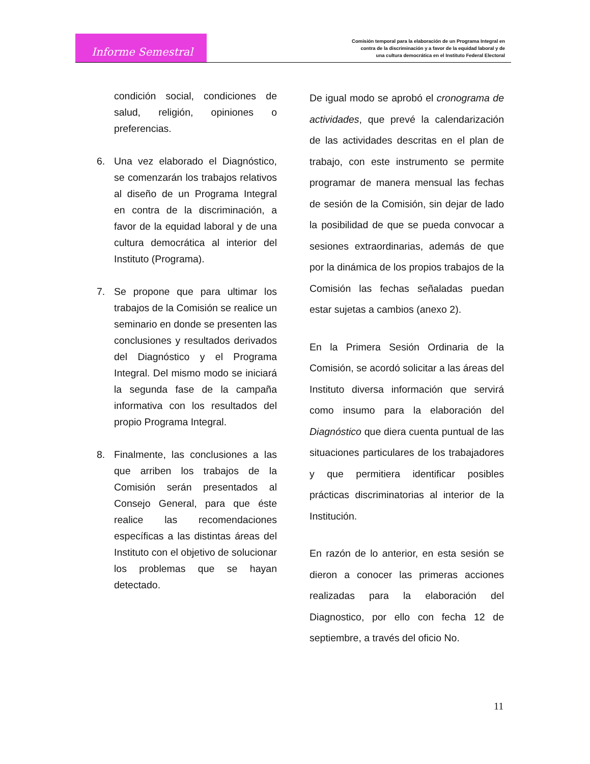Informe Semestral
Comisión temporal para la elaboración de un Programa Integral en
contra de la discriminación y a favor de la equidad laboral y de
una cultura democrática en el Instituto Federal Electoral
condición social, condiciones de salud, religión, opiniones o preferencias.
6. Una vez elaborado el Diagnóstico, se comenzarán los trabajos relativos al diseño de un Programa Integral en contra de la discriminación, a favor de la equidad laboral y de una cultura democrática al interior del Instituto (Programa).
7. Se propone que para ultimar los trabajos de la Comisión se realice un seminario en donde se presenten las conclusiones y resultados derivados del Diagnóstico y el Programa Integral. Del mismo modo se iniciará la segunda fase de la campaña informativa con los resultados del propio Programa Integral.
8. Finalmente, las conclusiones a las que arriben los trabajos de la Comisión serán presentados al Consejo General, para que éste realice las recomendaciones específicas a las distintas áreas del Instituto con el objetivo de solucionar los problemas que se hayan detectado.
De igual modo se aprobó el cronograma de actividades, que prevé la calendarización de las actividades descritas en el plan de trabajo, con este instrumento se permite programar de manera mensual las fechas de sesión de la Comisión, sin dejar de lado la posibilidad de que se pueda convocar a sesiones extraordinarias, además de que por la dinámica de los propios trabajos de la Comisión las fechas señaladas puedan estar sujetas a cambios (anexo 2).
En la Primera Sesión Ordinaria de la Comisión, se acordó solicitar a las áreas del Instituto diversa información que servirá como insumo para la elaboración del Diagnóstico que diera cuenta puntual de las situaciones particulares de los trabajadores y que permitiera identificar posibles prácticas discriminatorias al interior de la Institución.
En razón de lo anterior, en esta sesión se dieron a conocer las primeras acciones realizadas para la elaboración del Diagnostico, por ello con fecha 12 de septiembre, a través del oficio No.
11